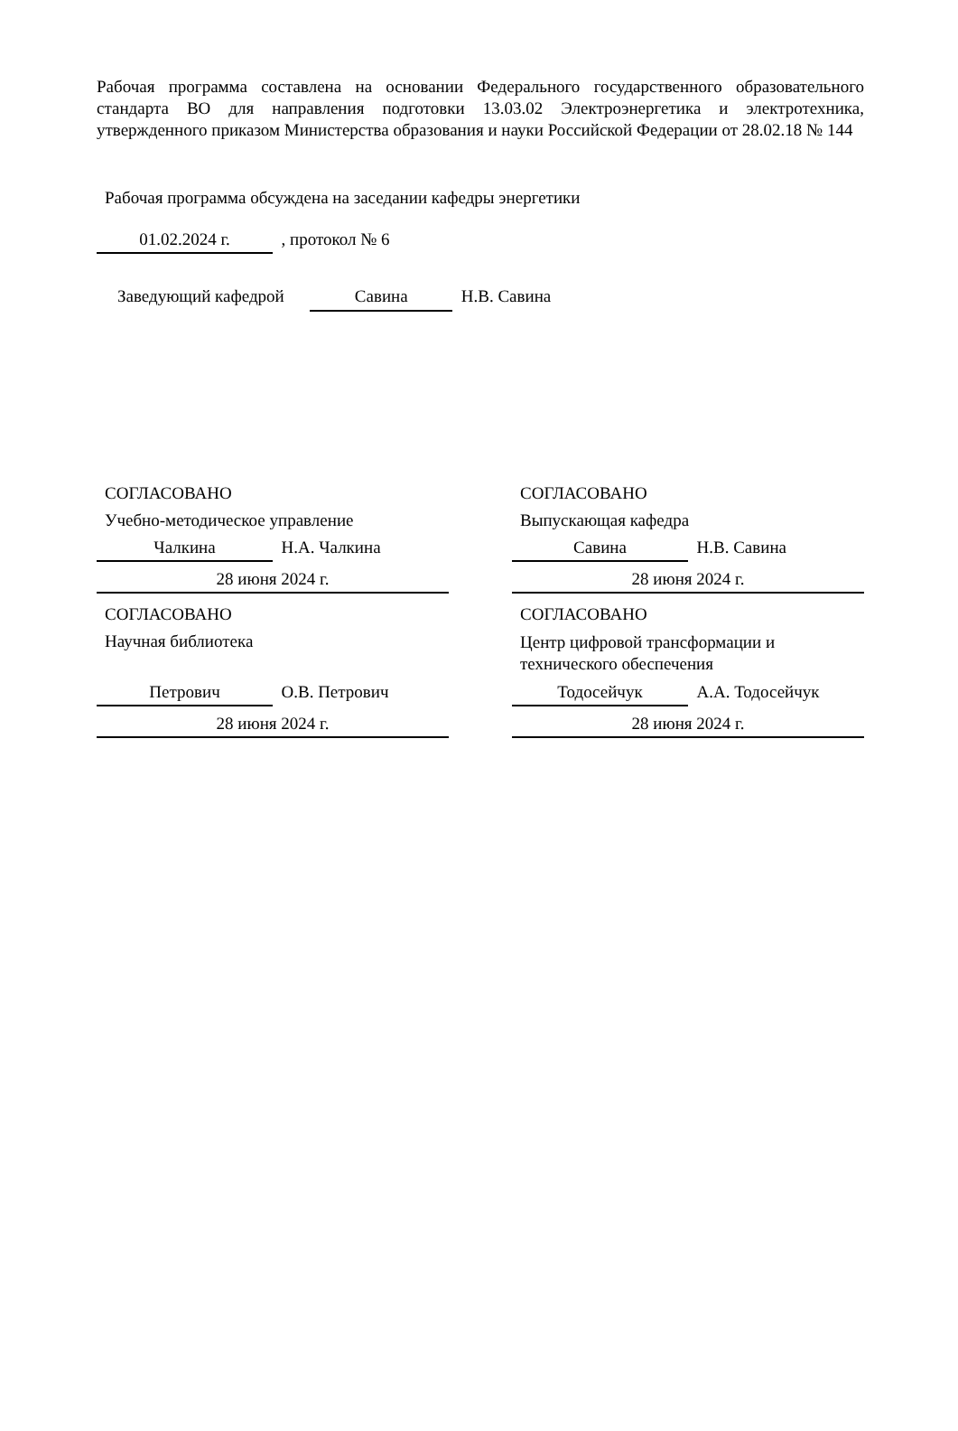Рабочая программа составлена на основании Федерального государственного образовательного стандарта ВО для направления подготовки 13.03.02 Электроэнергетика и электротехника, утвержденного приказом Министерства образования и науки Российской Федерации от 28.02.18 № 144
Рабочая программа обсуждена на заседании кафедры энергетики
01.02.2024 г. , протокол № 6
Заведующий кафедрой Савина Н.В. Савина
СОГЛАСОВАНО
Учебно-методическое управление
Чалкина Н.А. Чалкина
28 июня 2024 г.
СОГЛАСОВАНО
Выпускающая кафедра
Савина Н.В. Савина
28 июня 2024 г.
СОГЛАСОВАНО
Научная библиотека
Петрович О.В. Петрович
28 июня 2024 г.
СОГЛАСОВАНО
Центр цифровой трансформации и технического обеспечения
Тодосейчук А.А. Тодосейчук
28 июня 2024 г.